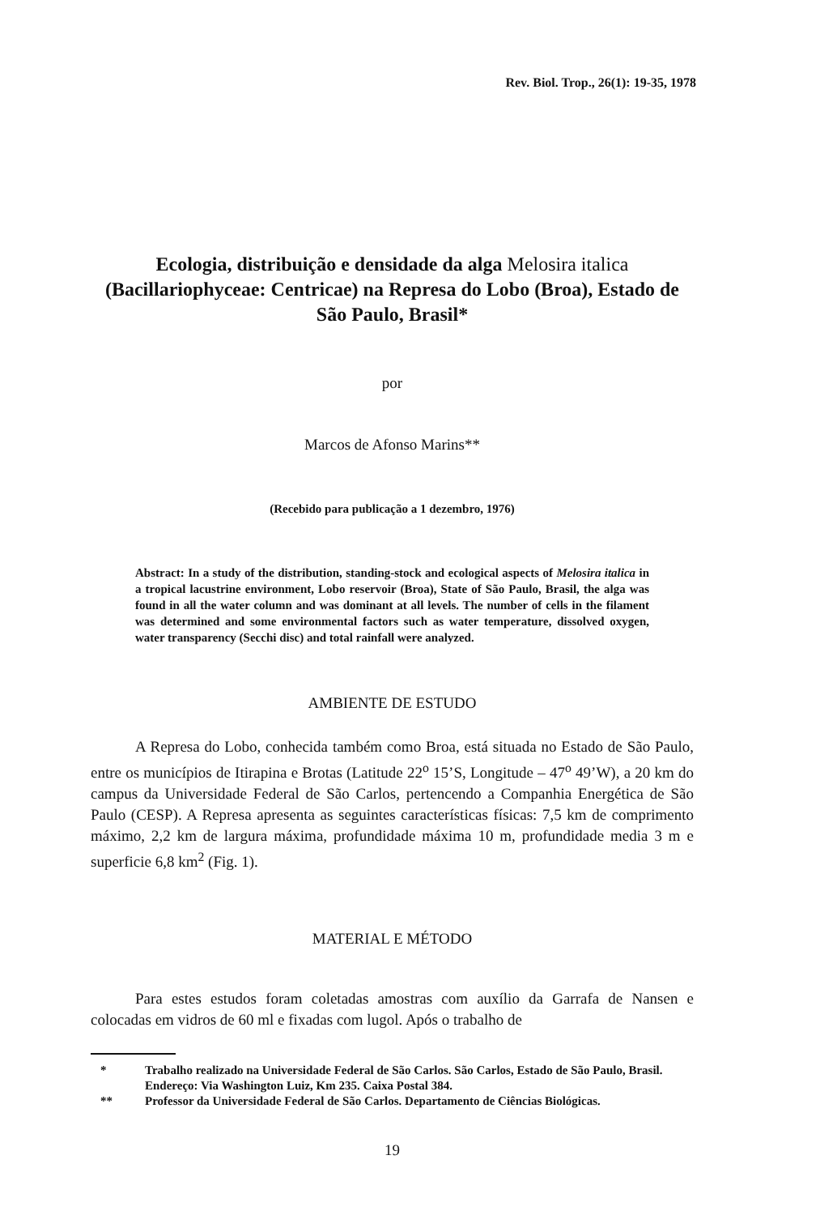Rev. Biol. Trop., 26(1): 19-35, 1978
Ecologia, distribuição e densidade da alga Melosira italica (Bacillariophyceae: Centricae) na Represa do Lobo (Broa), Estado de São Paulo, Brasil*
por
Marcos de Afonso Marins**
(Recebido para publicação a 1 dezembro, 1976)
Abstract: In a study of the distribution, standing-stock and ecological aspects of Melosira italica in a tropical lacustrine environment, Lobo reservoir (Broa), State of São Paulo, Brasil, the alga was found in all the water column and was dominant at all levels. The number of cells in the filament was determined and some environmental factors such as water temperature, dissolved oxygen, water transparency (Secchi disc) and total rainfall were analyzed.
AMBIENTE DE ESTUDO
A Represa do Lobo, conhecida também como Broa, está situada no Estado de São Paulo, entre os municípios de Itirapina e Brotas (Latitude 22<sup>o</sup> 15’S, Longitude – 47<sup>o</sup> 49’W), a 20 km do campus da Universidade Federal de São Carlos, pertencendo a Companhia Energética de São Paulo (CESP). A Represa apresenta as seguintes características físicas: 7,5 km de comprimento máximo, 2,2 km de largura máxima, profundidade máxima 10 m, profundidade media 3 m e superficie 6,8 km<sup>2</sup> (Fig. 1).
MATERIAL E MÉTODO
Para estes estudos foram coletadas amostras com auxílio da Garrafa de Nansen e colocadas em vidros de 60 ml e fixadas com lugol. Após o trabalho de
* Trabalho realizado na Universidade Federal de São Carlos. São Carlos, Estado de São Paulo, Brasil.
Endereço: Via Washington Luiz, Km 235. Caixa Postal 384.
** Professor da Universidade Federal de São Carlos. Departamento de Ciências Biológicas.
19